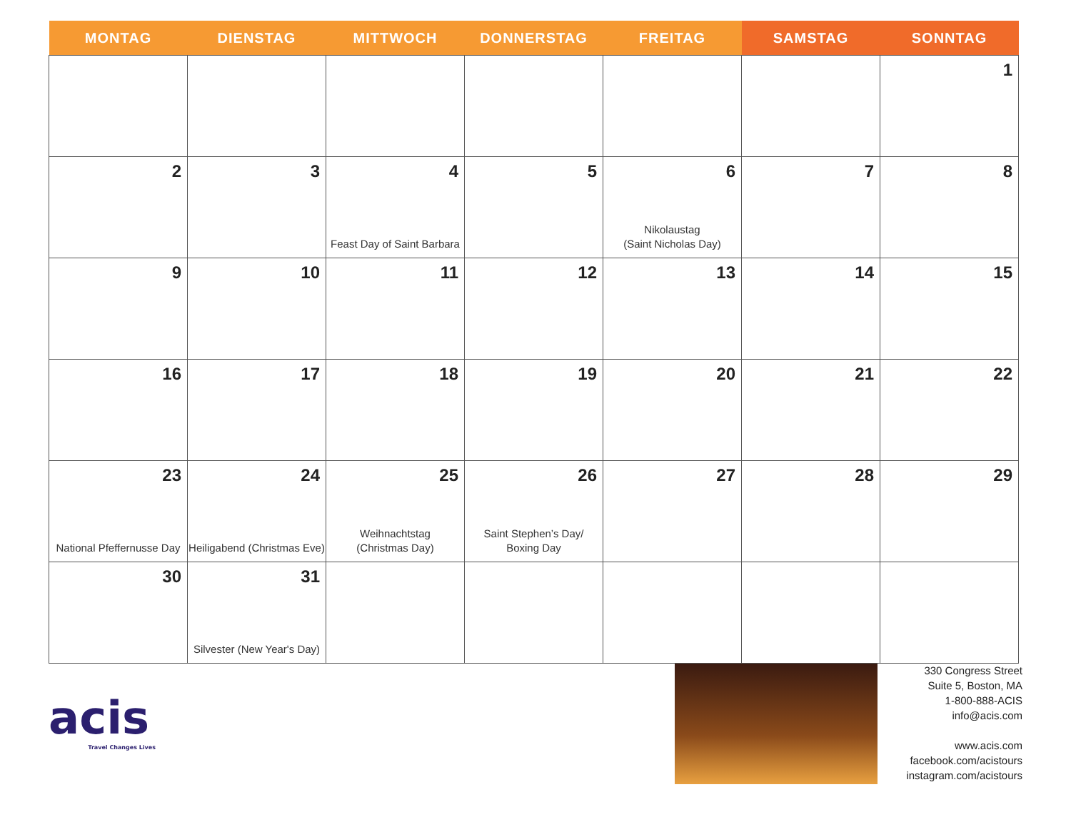| MONTAG | DIENSTAG | MITTWOCH | DONNERSTAG | FREITAG | SAMSTAG | SONNTAG |
| --- | --- | --- | --- | --- | --- | --- |
| | | | | | | 1 |
| 2 | 3 | 4 Feast Day of Saint Barbara | 5 | 6 Nikolaustag (Saint Nicholas Day) | 7 | 8 |
| 9 | 10 | 11 | 12 | 13 | 14 | 15 |
| 16 | 17 | 18 | 19 | 20 | 21 | 22 |
| 23 National Pfeffernusse Day | 24 Heiligabend (Christmas Eve) | 25 Weihnachtstag (Christmas Day) | 26 Saint Stephen’s Day/ Boxing Day | 27 | 28 | 29 |
| 30 | 31 Silvester (New Year's Day) | | | | | |
acis
Travel Changes Lives
330 Congress Street
Suite 5, Boston, MA
1-800-888-ACIS
info@acis.com
www.acis.com
facebook.com/acistours
instagram.com/acistours